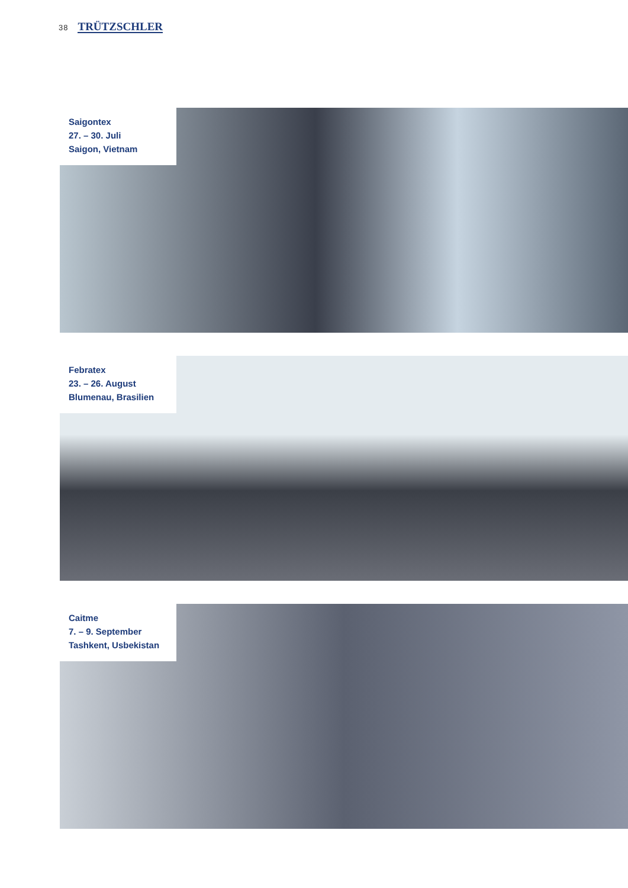38 TRÜTZSCHLER
Saigontex
27. – 30. Juli
Saigon, Vietnam
Febratex
23. – 26. August
Blumenau, Brasilien
Caitme
7. – 9. September
Tashkent, Usbekistan